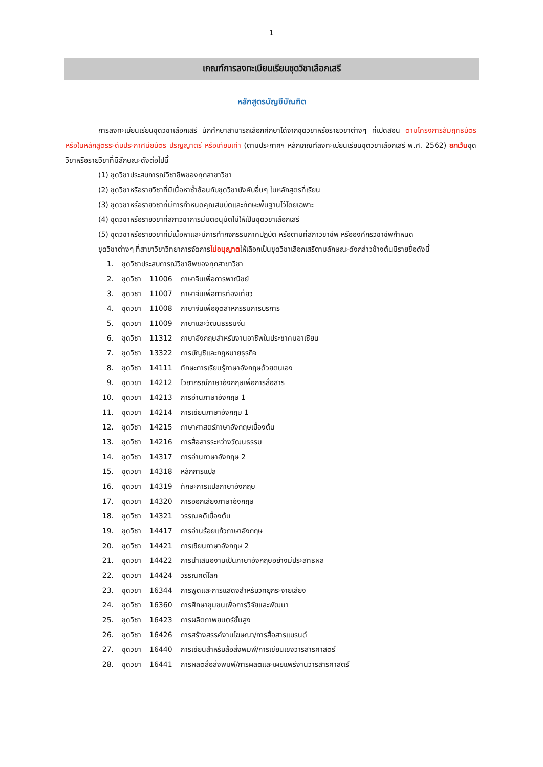1
เกณฑ์การลงทะเบียนเรียนชุดวิชาเลือกเสรี
หลักสูตรบัญชีบัณฑิต
การลงทะเบียนเรียนชุดวิชาเลือกเสรี นักศึกษาสามารถเลือกศึกษาได้จากชุดวิชาหรือรายวิชาต่างๆ ที่เปิดสอน ตามโครงการสัมฤทธิบัตร หรือในหลักสูตรระดับประกาศนียบัตร ปริญญาตรี หรือเทียบเท่า (ตามประกาศฯ หลักเกณฑ์ลงทะเบียนเรียนชุดวิชาเลือกเสรี พ.ศ. 2562) ยกเว้นชุดวิชาหรือรายวิชาที่มีลักษณะดังต่อไปนี้
(1) ชุดวิชาประสบการณ์วิชาชีพของทุกสาขาวิชา
(2) ชุดวิชาหรือรายวิชาที่มีเนื้อหาซ้ำซ้อนกับชุดวิชาบังคับอื่นๆ ในหลักสูตรที่เรียน
(3) ชุดวิชาหรือรายวิชาที่มีการกำหนดคุณสมบัติและทักษะพื้นฐานไว้โดยเฉพาะ
(4) ชุดวิชาหรือรายวิชาที่สภาวิชาการมีมติอนุมัติไม่ให้เป็นชุดวิชาเลือกเสรี
(5) ชุดวิชาหรือรายวิชาที่มีเนื้อหาและมีการทำกิจกรรมภาคปฏิบัติ หรือตามที่สภาวิชาชีพ หรือองค์กรวิชาชีพกำหนด
ชุดวิชาต่างๆ ที่สาขาวิชาวิทยาการจัดการไม่อนุญาตให้เลือกเป็นชุดวิชาเลือกเสรีตามลักษณะดังกล่าวข้างต้นมีรายชื่อดังนี้
| 1. | ชุดวิชาประสบการณ์วิชาชีพของทุกสาขาวิชา | | |
| 2. | ชุดวิชา | 11006 | ภาษาจีนเพื่อการพาณิชย์ |
| 3. | ชุดวิชา | 11007 | ภาษาจีนเพื่อการท่องเที่ยว |
| 4. | ชุดวิชา | 11008 | ภาษาจีนเพื่ออุตสาหกรรมการบริการ |
| 5. | ชุดวิชา | 11009 | ภาษาและวัฒนธรรมจีน |
| 6. | ชุดวิชา | 11312 | ภาษาอังกฤษสำหรับงานอาชีพในประชาคมอาเซียน |
| 7. | ชุดวิชา | 13322 | การบัญชีและกฎหมายธุรกิจ |
| 8. | ชุดวิชา | 14111 | ทักษะการเรียนรู้ภาษาอังกฤษด้วยตนเอง |
| 9. | ชุดวิชา | 14212 | ไวยากรณ์ภาษาอังกฤษเพื่อการสื่อสาร |
| 10. | ชุดวิชา | 14213 | การอ่านภาษาอังกฤษ 1 |
| 11. | ชุดวิชา | 14214 | การเขียนภาษาอังกฤษ 1 |
| 12. | ชุดวิชา | 14215 | ภาษาศาสตร์ภาษาอังกฤษเบื้องต้น |
| 13. | ชุดวิชา | 14216 | การสื่อสารระหว่างวัฒนธรรม |
| 14. | ชุดวิชา | 14317 | การอ่านภาษาอังกฤษ 2 |
| 15. | ชุดวิชา | 14318 | หลักการแปล |
| 16. | ชุดวิชา | 14319 | ทักษะการแปลภาษาอังกฤษ |
| 17. | ชุดวิชา | 14320 | การออกเสียงภาษาอังกฤษ |
| 18. | ชุดวิชา | 14321 | วรรณคดีเบื้องต้น |
| 19. | ชุดวิชา | 14417 | การอ่านร้อยแก้วภาษาอังกฤษ |
| 20. | ชุดวิชา | 14421 | การเขียนภาษาอังกฤษ 2 |
| 21. | ชุดวิชา | 14422 | การนำเสนองานเป็นภาษาอังกฤษอย่างมีประสิทธิผล |
| 22. | ชุดวิชา | 14424 | วรรณคดีโลก |
| 23. | ชุดวิชา | 16344 | การพูดและการแสดงสำหรับวิทยุกระจายเสียง |
| 24. | ชุดวิชา | 16360 | การศึกษาชุมชนเพื่อการวิจัยและพัฒนา |
| 25. | ชุดวิชา | 16423 | การผลิตภาพยนตร์ขั้นสูง |
| 26. | ชุดวิชา | 16426 | การสร้างสรรค์งานโฆษณา/การสื่อสารแบรนด์ |
| 27. | ชุดวิชา | 16440 | การเขียนสำหรับสื่อสิ่งพิมพ์/การเขียนเชิงวารสารศาสตร์ |
| 28. | ชุดวิชา | 16441 | การผลิตสื่อสิ่งพิมพ์/การผลิตและเผยแพร่งานวารสารศาสตร์ |